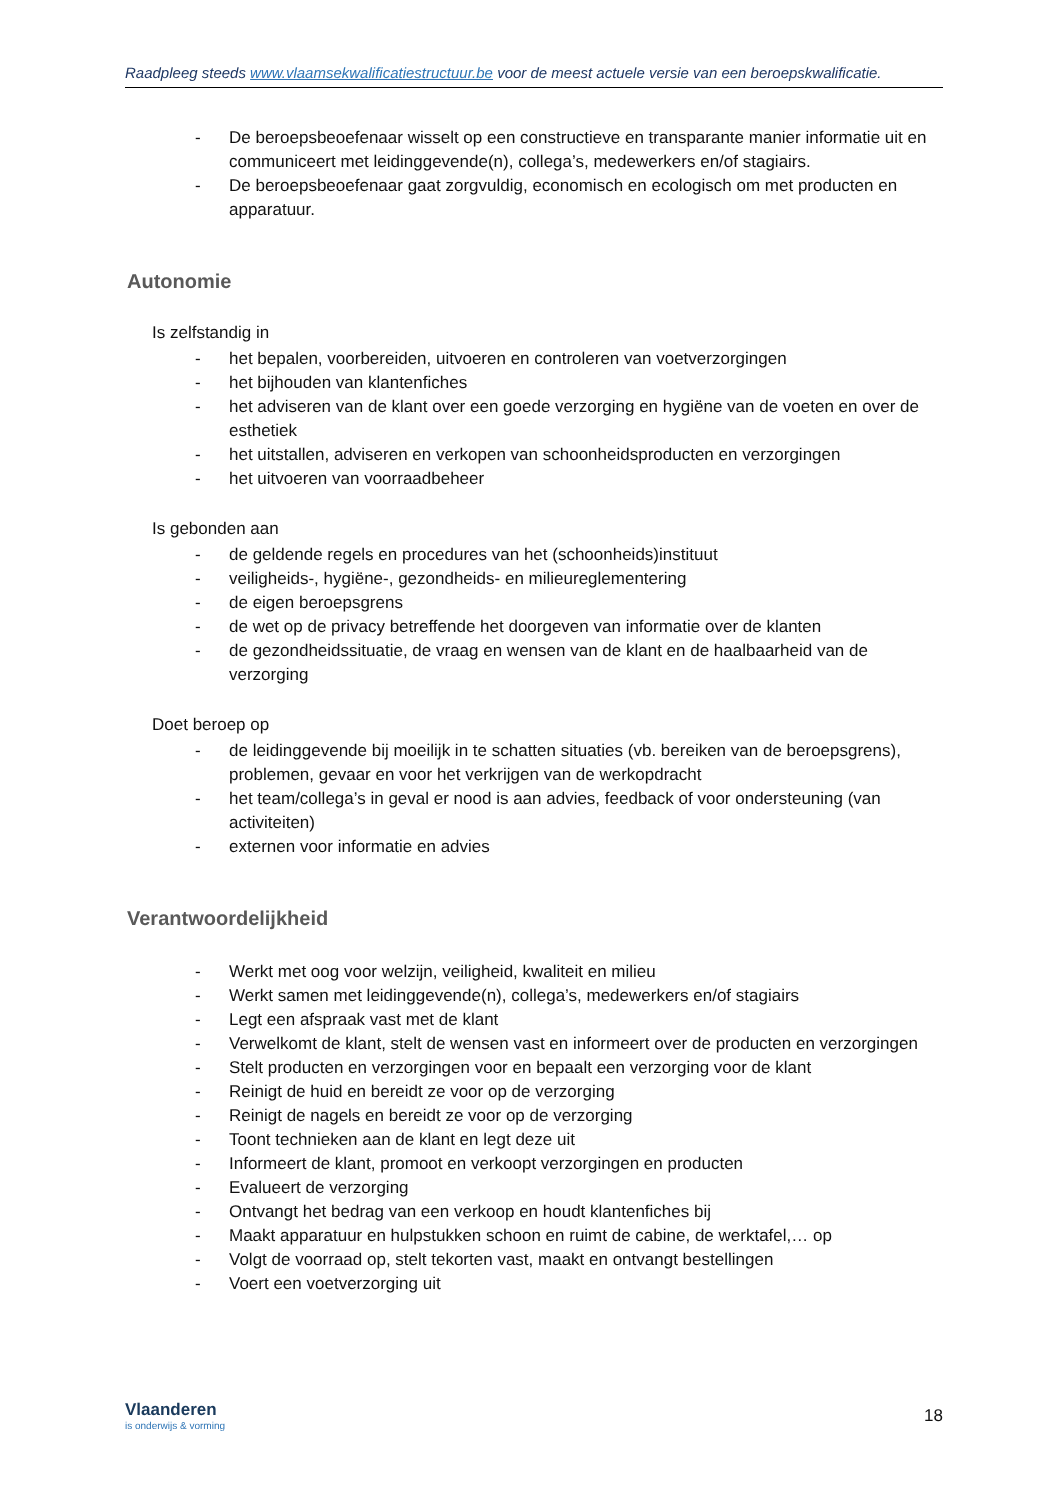Raadpleeg steeds www.vlaamsekwalificatiestructuur.be voor de meest actuele versie van een beroepskwalificatie.
- De beroepsbeoefenaar wisselt op een constructieve en transparante manier informatie uit en communiceert met leidinggevende(n), collega’s, medewerkers en/of stagiairs.
- De beroepsbeoefenaar gaat zorgvuldig, economisch en ecologisch om met producten en apparatuur.
Autonomie
Is zelfstandig in
- het bepalen, voorbereiden, uitvoeren en controleren van voetverzorgingen
- het bijhouden van klantenfiches
- het adviseren van de klant over een goede verzorging en hygiëne van de voeten en over de esthetiek
- het uitstallen, adviseren en verkopen van schoonheidsproducten en verzorgingen
- het uitvoeren van voorraadbeheer
Is gebonden aan
- de geldende regels en procedures van het (schoonheids)instituut
- veiligheids-, hygiëne-, gezondheids- en milieureglementering
- de eigen beroepsgrens
- de wet op de privacy betreffende het doorgeven van informatie over de klanten
- de gezondheidssituatie, de vraag en wensen van de klant en de haalbaarheid van de verzorging
Doet beroep op
- de leidinggevende bij moeilijk in te schatten situaties (vb. bereiken van de beroepsgrens), problemen, gevaar en voor het verkrijgen van de werkopdracht
- het team/collega’s in geval er nood is aan advies, feedback of voor ondersteuning (van activiteiten)
- externen voor informatie en advies
Verantwoordelijkheid
- Werkt met oog voor welzijn, veiligheid, kwaliteit en milieu
- Werkt samen met leidinggevende(n), collega’s, medewerkers en/of stagiairs
- Legt een afspraak vast met de klant
- Verwelkomt de klant, stelt de wensen vast en informeert over de producten en verzorgingen
- Stelt producten en verzorgingen voor en bepaalt een verzorging voor de klant
- Reinigt de huid en bereidt ze voor op de verzorging
- Reinigt de nagels en bereidt ze voor op de verzorging
- Toont technieken aan de klant en legt deze uit
- Informeert de klant, promoot en verkoopt verzorgingen en producten
- Evalueert de verzorging
- Ontvangt het bedrag van een verkoop en houdt klantenfiches bij
- Maakt apparatuur en hulpstukken schoon en ruimt de cabine, de werktafel,… op
- Volgt de voorraad op, stelt tekorten vast, maakt en ontvangt bestellingen
- Voert een voetverzorging uit
Vlaanderen
is onderwijs & vorming
18